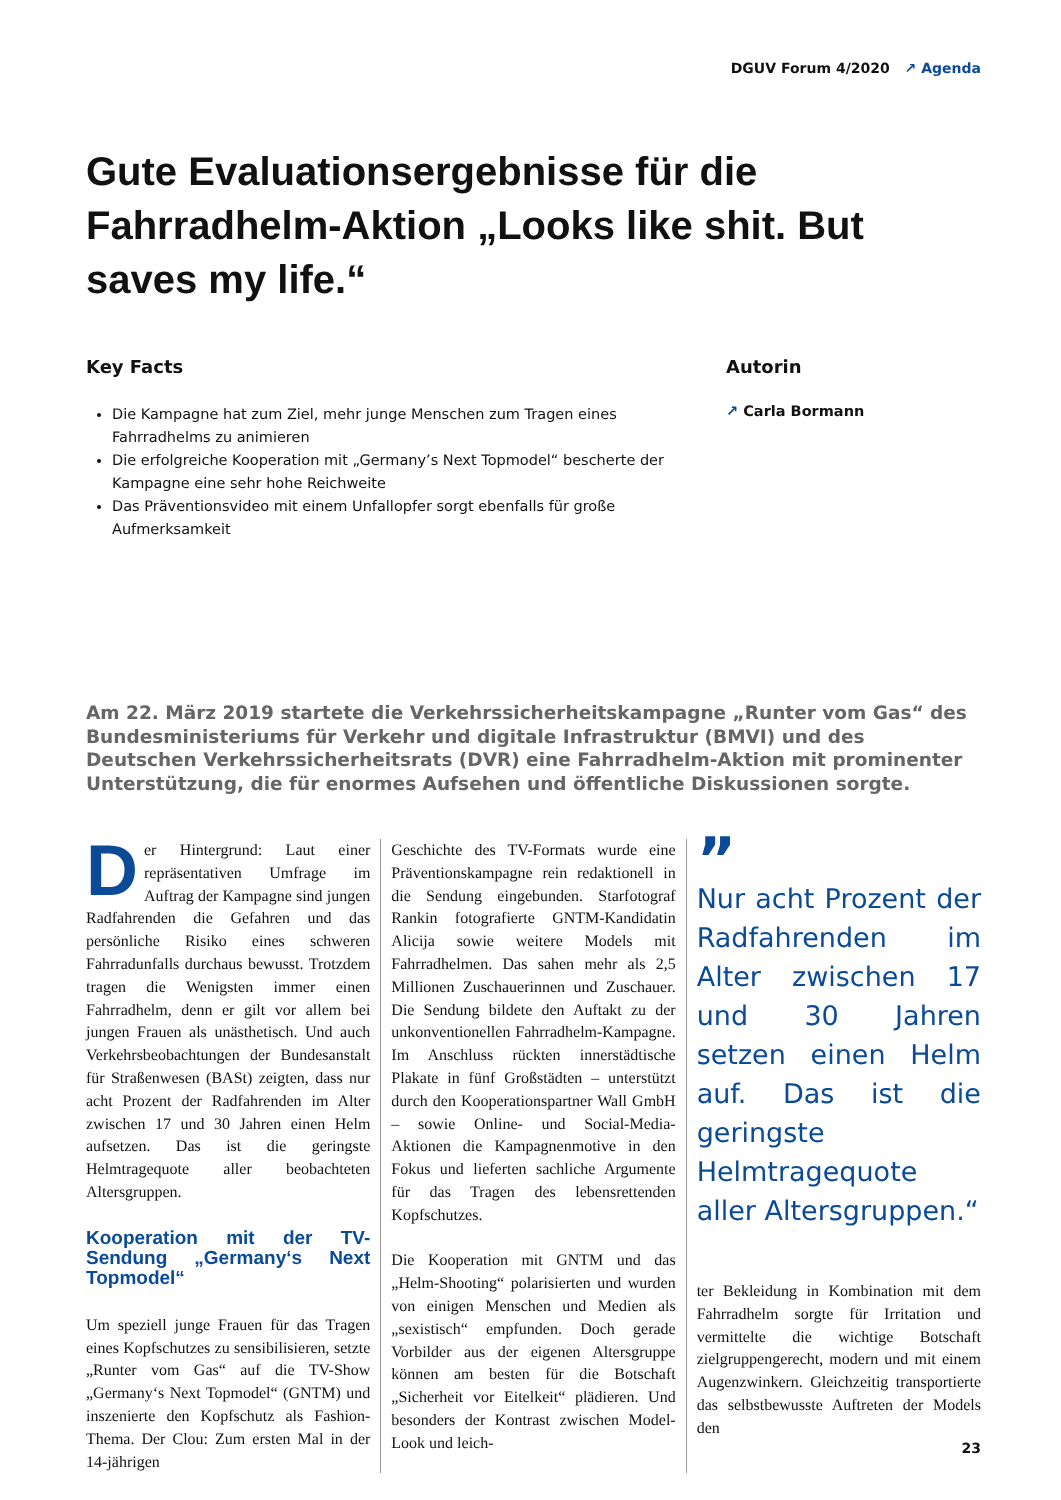DGUV Forum 4/2020 ↗ Agenda
Gute Evaluationsergebnisse für die Fahrradhelm-Aktion „Looks like shit. But saves my life.“
Key Facts
Die Kampagne hat zum Ziel, mehr junge Menschen zum Tragen eines Fahrradhelms zu animieren
Die erfolgreiche Kooperation mit „Germany’s Next Topmodel“ bescherte der Kampagne eine sehr hohe Reichweite
Das Präventionsvideo mit einem Unfallopfer sorgt ebenfalls für große Aufmerksamkeit
Autorin
↗ Carla Bormann
Am 22. März 2019 startete die Verkehrssicherheitskampagne „Runter vom Gas“ des Bundesministeriums für Verkehr und digitale Infrastruktur (BMVI) und des Deutschen Verkehrssicherheitsrats (DVR) eine Fahrradhelm-Aktion mit prominenter Unterstützung, die für enormes Aufsehen und öffentliche Diskussionen sorgte.
Der Hintergrund: Laut einer repräsentativen Umfrage im Auftrag der Kampagne sind jungen Radfahrenden die Gefahren und das persönliche Risiko eines schweren Fahrradunfalls durchaus bewusst. Trotzdem tragen die Wenigsten immer einen Fahrradhelm, denn er gilt vor allem bei jungen Frauen als unästhetisch. Und auch Verkehrsbeobachtungen der Bundesanstalt für Straßenwesen (BASt) zeigten, dass nur acht Prozent der Radfahrenden im Alter zwischen 17 und 30 Jahren einen Helm aufsetzen. Das ist die geringste Helmtragequote aller beobachteten Altersgruppen.
Kooperation mit der TV-Sendung „Germany‘s Next Topmodel“
Um speziell junge Frauen für das Tragen eines Kopfschutzes zu sensibilisieren, setzte „Runter vom Gas“ auf die TV-Show „Germany‘s Next Topmodel“ (GNTM) und inszenierte den Kopfschutz als Fashion-Thema. Der Clou: Zum ersten Mal in der 14-jährigen
Geschichte des TV-Formats wurde eine Präventionskampagne rein redaktionell in die Sendung eingebunden. Starfotograf Rankin fotografierte GNTM-Kandidatin Alicija sowie weitere Models mit Fahrradhelmen. Das sahen mehr als 2,5 Millionen Zuschauerinnen und Zuschauer. Die Sendung bildete den Auftakt zu der unkonventionellen Fahrradhelm-Kampagne. Im Anschluss rückten innerstädtische Plakate in fünf Großstädten – unterstützt durch den Kooperationspartner Wall GmbH – sowie Online- und Social-Media-Aktionen die Kampagnenmotive in den Fokus und lieferten sachliche Argumente für das Tragen des lebensrettenden Kopfschutzes.
Die Kooperation mit GNTM und das „Helm-Shooting“ polarisierten und wurden von einigen Menschen und Medien als „sexistisch“ empfunden. Doch gerade Vorbilder aus der eigenen Altersgruppe können am besten für die Botschaft „Sicherheit vor Eitelkeit“ plädieren. Und besonders der Kontrast zwischen Model-Look und leich-
”
Nur acht Prozent der Radfahrenden im Alter zwischen 17 und 30 Jahren setzen einen Helm auf. Das ist die geringste Helmtragequote aller Altersgruppen.“
ter Bekleidung in Kombination mit dem Fahrradhelm sorgte für Irritation und vermittelte die wichtige Botschaft zielgruppengerecht, modern und mit einem Augenzwinkern. Gleichzeitig transportierte das selbstbewusste Auftreten der Models den
23